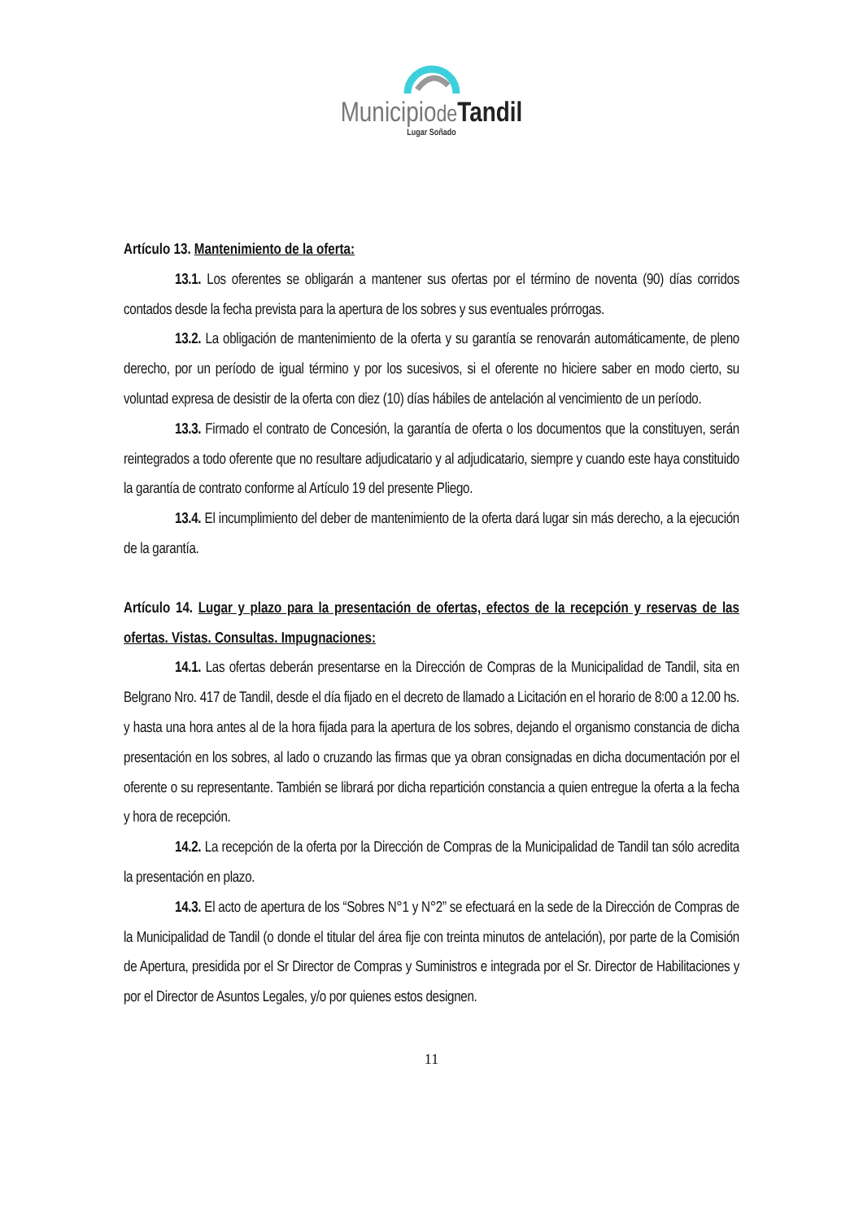Municipiode Tandil
Lugar Soñado
Artículo 13. Mantenimiento de la oferta:
13.1. Los oferentes se obligarán a mantener sus ofertas por el término de noventa (90) días corridos contados desde la fecha prevista para la apertura de los sobres y sus eventuales prórrogas.
13.2. La obligación de mantenimiento de la oferta y su garantía se renovarán automáticamente, de pleno derecho, por un período de igual término y por los sucesivos, si el oferente no hiciere saber en modo cierto, su voluntad expresa de desistir de la oferta con diez (10) días hábiles de antelación al vencimiento de un período.
13.3. Firmado el contrato de Concesión, la garantía de oferta o los documentos que la constituyen, serán reintegrados a todo oferente que no resultare adjudicatario y al adjudicatario, siempre y cuando este haya constituido la garantía de contrato conforme al Artículo 19 del presente Pliego.
13.4. El incumplimiento del deber de mantenimiento de la oferta dará lugar sin más derecho, a la ejecución de la garantía.
Artículo 14. Lugar y plazo para la presentación de ofertas, efectos de la recepción y reservas de las ofertas. Vistas. Consultas. Impugnaciones:
14.1. Las ofertas deberán presentarse en la Dirección de Compras de la Municipalidad de Tandil, sita en Belgrano Nro. 417 de Tandil, desde el día fijado en el decreto de llamado a Licitación en el horario de 8:00 a 12.00 hs. y hasta una hora antes al de la hora fijada para la apertura de los sobres, dejando el organismo constancia de dicha presentación en los sobres, al lado o cruzando las firmas que ya obran consignadas en dicha documentación por el oferente o su representante. También se librará por dicha repartición constancia a quien entregue la oferta a la fecha y hora de recepción.
14.2. La recepción de la oferta por la Dirección de Compras de la Municipalidad de Tandil tan sólo acredita la presentación en plazo.
14.3. El acto de apertura de los “Sobres N°1 y N°2” se efectuará en la sede de la Dirección de Compras de la Municipalidad de Tandil (o donde el titular del área fije con treinta minutos de antelación), por parte de la Comisión de Apertura, presidida por el Sr Director de Compras y Suministros e integrada por el Sr. Director de Habilitaciones y por el Director de Asuntos Legales, y/o por quienes estos designen.
11